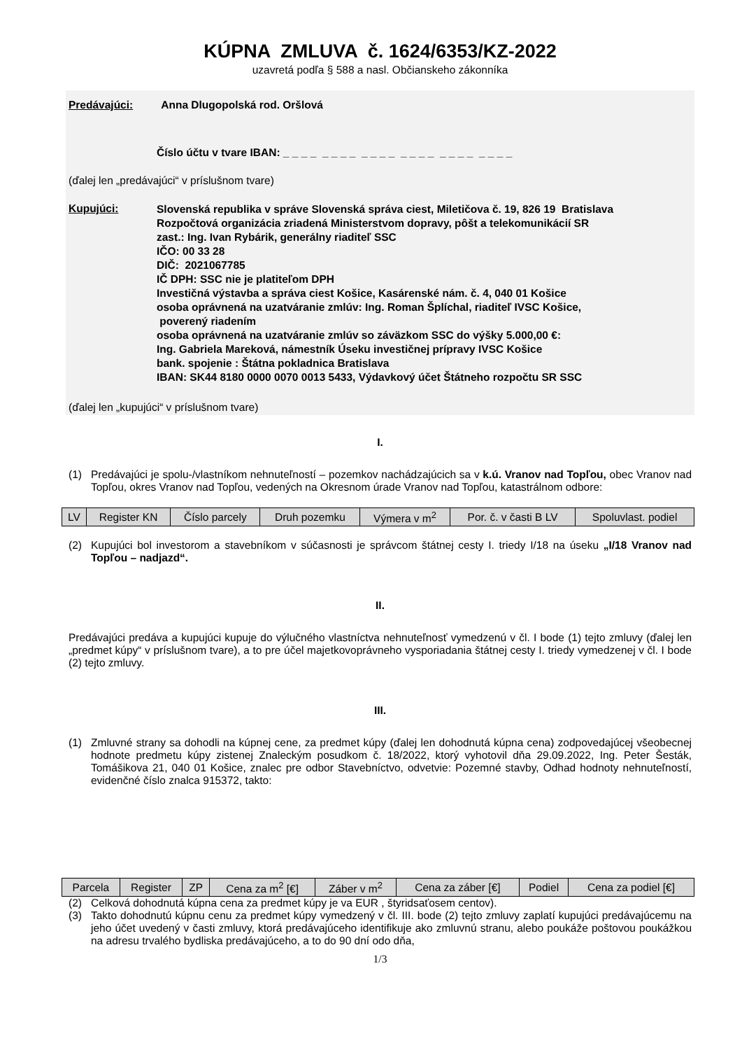KÚPNA ZMLUVA č. 1624/6353/KZ-2022
uzavretá podľa § 588 a nasl. Občianskeho zákonníka
Predávajúci: Anna Dlugopolská rod. Oršlová
Číslo účtu v tvare IBAN: _ _ _ _ _ _ _ _ _ _ _ _ _ _ _ _ _ _ _ _ _ _ _ _
(ďalej len „predávajúci“ v príslušnom tvare)
Kupujúci:
Slovenská republika v správe Slovenská správa ciest, Miletičova č. 19, 826 19 Bratislava
Rozpočtová organizácia zriadená Ministerstvom dopravy, pôšt a telekomunikácií SR
zast.: Ing. Ivan Rybárik, generálny riaditeľ SSC
IČO: 00 33 28
DIČ: 2021067785
IČ DPH: SSC nie je platiteľom DPH
Investičná výstavba a správa ciest Košice, Kasárenské nám. č. 4, 040 01 Košice
osoba oprávnená na uzatváranie zmlúv: Ing. Roman Šplíchal, riaditeľ IVSC Košice,
poverený riadením
osoba oprávnená na uzatváranie zmlúv so záväzkom SSC do výšky 5.000,00 €:
Ing. Gabriela Mareková, námestník Úseku investičnej prípravy IVSC Košice
bank. spojenie : Štátna pokladnica Bratislava
IBAN: SK44 8180 0000 0070 0013 5433, Výdavkový účet Štátneho rozpočtu SR SSC
(ďalej len „kupujúci“ v príslušnom tvare)
I.
(1) Predávajúci je spolu-/vlastníkom nehnuteľností – pozemkov nachádzajúcich sa v k.ú. Vranov nad Topľou, obec Vranov nad Topľou, okres Vranov nad Topľou, vedených na Okresnom úrade Vranov nad Topľou, katastrálnom odbore:
| LV | Register KN | Číslo parcely | Druh pozemku | Výmera v m<sup>2</sup> | Por. č. v časti B LV | Spoluvlast. podiel |
(2) Kupujúci bol investorom a stavebníkom v súčasnosti je správcom štátnej cesty I. triedy I/18 na úseku „I/18 Vranov nad Topľou – nadjazd“.
II.
Predávajúci predáva a kupujúci kupuje do výlučného vlastníctva nehnuteľnosť vymedzenú v čl. I bode (1) tejto zmluvy (ďalej len „predmet kúpy“ v príslušnom tvare), a to pre účel majetkovoprávneho vysporiadania štátnej cesty I. triedy vymedzenej v čl. I bode (2) tejto zmluvy.
III.
(1) Zmluvné strany sa dohodli na kúpnej cene, za predmet kúpy (ďalej len dohodnutá kúpna cena) zodpovedajúcej všeobecnej hodnote predmetu kúpy zistenej Znaleckým posudkom č. 18/2022, ktorý vyhotovil dňa 29.09.2022, Ing. Peter Šesták, Tomášikova 21, 040 01 Košice, znalec pre odbor Stavebníctvo, odvetvie: Pozemné stavby, Odhad hodnoty nehnuteľností, evidenčné číslo znalca 915372, takto:
| Parcela | Register | ZP | Cena za m<sup>2</sup> [€] | Záber v m<sup>2</sup> | Cena za záber [€] | Podiel | Cena za podiel [€] |
(2) Celková dohodnutá kúpna cena za predmet kúpy je va EUR , štyridsaťosem centov).
(3) Takto dohodnutú kúpnu cenu za predmet kúpy vymedzený v čl. III. bode (2) tejto zmluvy zaplatí kupujúci predávajúcemu na jeho účet uvedený v časti zmluvy, ktorá predávajúceho identifikuje ako zmluvnú stranu, alebo poukáže poštovou poukážkou na adresu trvalého bydliska predávajúceho, a to do 90 dní odo dňa,
1/3